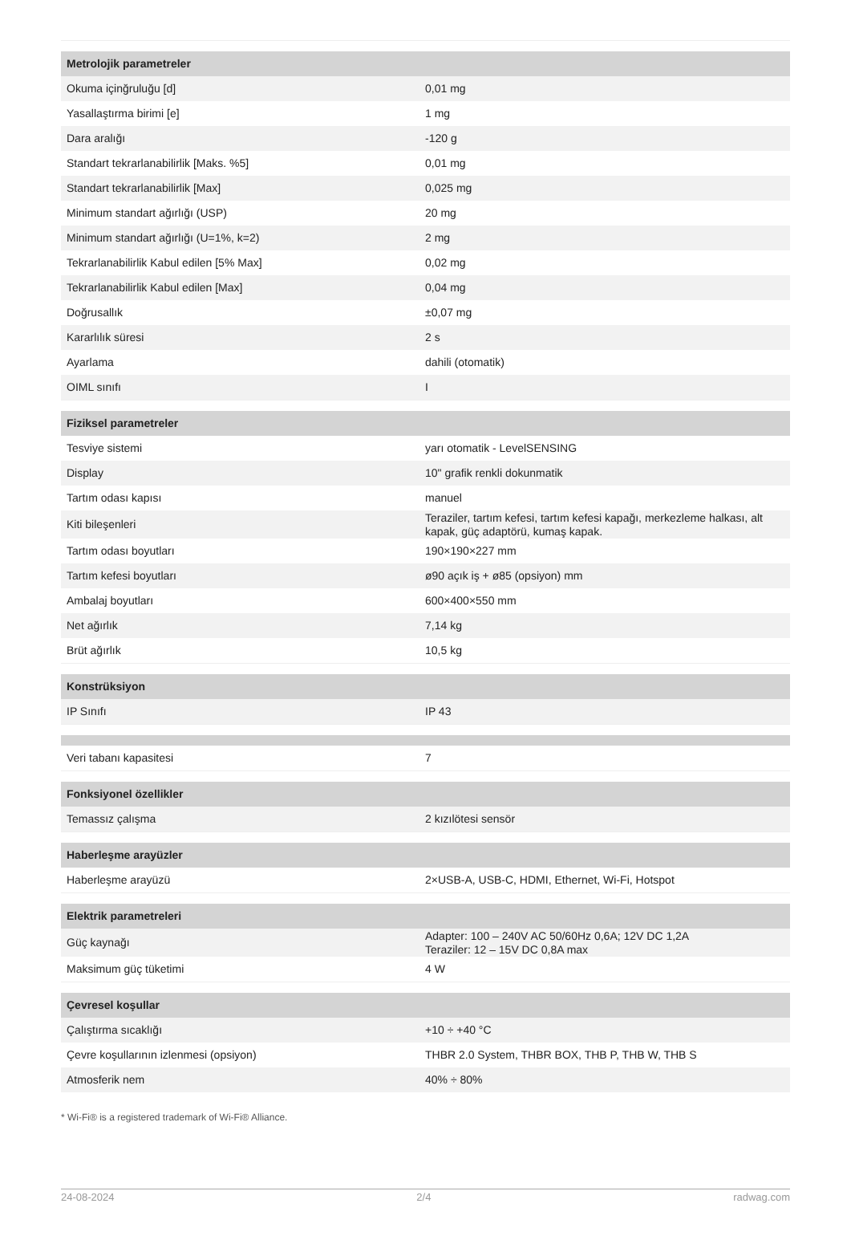| Metrolojik parametreler | |
| --- | --- |
| Okuma içinğruluğu [d] | 0,01 mg |
| Yasallaştırma birimi [e] | 1 mg |
| Dara aralığı | -120 g |
| Standart tekrarlanabilirlik [Maks. %5] | 0,01 mg |
| Standart tekrarlanabilirlik [Max] | 0,025 mg |
| Minimum standart ağırlığı (USP) | 20 mg |
| Minimum standart ağırlığı (U=1%, k=2) | 2 mg |
| Tekrarlanabilirlik Kabul edilen [5% Max] | 0,02 mg |
| Tekrarlanabilirlik Kabul edilen [Max] | 0,04 mg |
| Doğrusallık | ±0,07 mg |
| Kararlılık süresi | 2 s |
| Ayarlama | dahili (otomatik) |
| OIML sınıfı | I |
| Fiziksel parametreler | |
| Tesviye sistemi | yarı otomatik - LevelSENSING |
| Display | 10" grafik renkli dokunmatik |
| Tartım odası kapısı | manuel |
| Kiti bileşenleri | Teraziler, tartım kefesi, tartım kefesi kapağı, merkezleme halkası, alt kapak, güç adaptörü, kumaş kapak. |
| Tartım odası boyutları | 190×190×227 mm |
| Tartım kefesi boyutları | ø90 açık iş + ø85 (opsiyon) mm |
| Ambalaj boyutları | 600×400×550 mm |
| Net ağırlık | 7,14 kg |
| Brüt ağırlık | 10,5 kg |
| Konstrüksiyon | |
| IP Sınıfı | IP 43 |
| Veri tabanı kapasitesi | 7 |
| Fonksiyonel özellikler | |
| Temassız çalışma | 2 kızılötesi sensör |
| Haberleşme arayüzler | |
| Haberleşme arayüzü | 2×USB-A, USB-C, HDMI, Ethernet, Wi-Fi, Hotspot |
| Elektrik parametreleri | |
| Güç kaynağı | Adapter: 100 – 240V AC 50/60Hz 0,6A; 12V DC 1,2A Teraziler: 12 – 15V DC 0,8A max |
| Maksimum güç tüketimi | 4 W |
| Çevresel koşullar | |
| Çalıştırma sıcaklığı | +10 ÷ +40 °C |
| Çevre koşullarının izlenmesi (opsiyon) | THBR 2.0 System, THBR BOX, THB P, THB W, THB S |
| Atmosferik nem | 40% ÷ 80% |
* Wi-Fi® is a registered trademark of Wi-Fi® Alliance.
24-08-2024 2/4 radwag.com